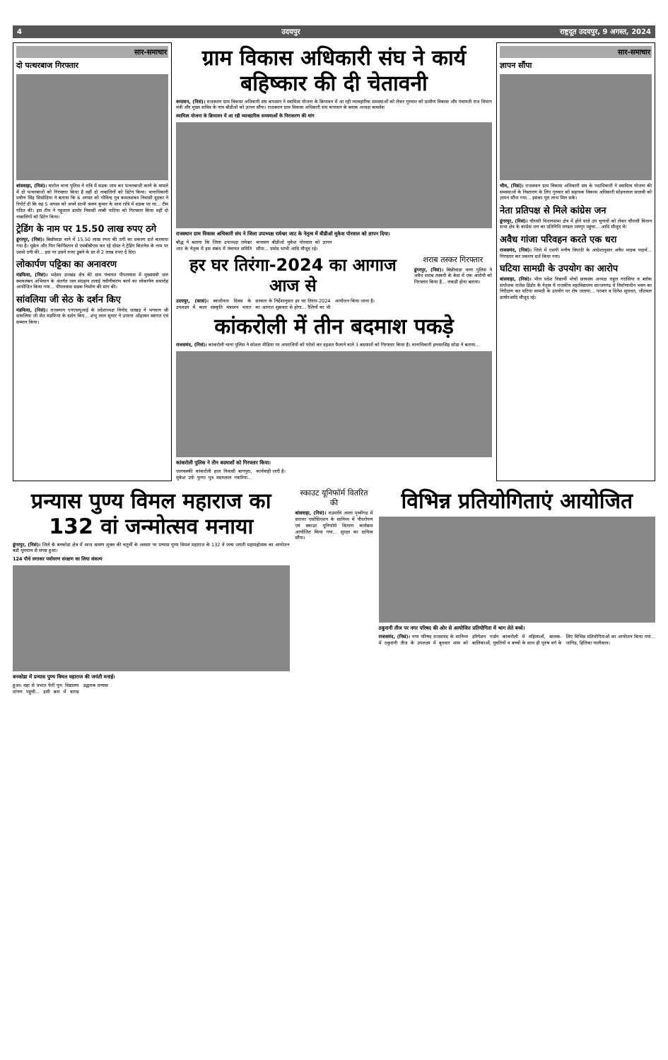4 उदयपुर राष्ट्रदूत उदयपुर, 9 अगस्त, 2024
सार-समाचार
दो पत्थरबाज गिरफ्तार
बांसवाड़ा, (निसं)। घाटोल थाना पुलिस ने रात्रि में सडक जाम कर पत्थरबाजी करने के मामले में दो पत्थरबाजों को गिरफ्तार किया है वहीं दो नाबालिगों को डिटेन किया। थानाधिकारी प्रवीण सिंह सिसोदिया ने बताया कि 6 अगस्त को गोविन्द पुत्र कमलशंकर निवासी दूदका ने रिपोर्ट दी कि वह 5 अगस्त को अपने साथी श्रवण कुमार के साथ रात्रि में सडक पर था... टीम गठित की। इस टीम ने गट्टूलाल डामोर निवासी लांबी पाटिया को गिरफ्तार किया वहीं दो नाबालिगों को डिटेन किया।
ट्रेडिंग के नाम पर 15.50 लाख रुपए ठगे
डूंगरपुर, (निसं)। बिछीवाडा थाने में 15.50 लाख रुपए की ठगी का प्रकरण दर्ज करवाया गया है। यूक्रेन और फिर किर्गिस्तान से एमबीबीएस कर रहे दोस्त ने ट्रेडिंग बिजनेस के नाम पर उससे ठगी की... इस पर उसने रुपए डूबने के डर से 2 लाख रुपए दे दिए।
लोकार्पण पट्टिका का अनावरण
मंडफिया, (निसं)। भदेसर उपखंड क्षेत्र की ग्राम पंचायत पीपलवास में मुख्यमंत्री जल स्वावलंबन अभियान के अंतर्गत जल संग्रहण तलाई नवीनीकरण कार्य का लोकार्पण समारोह आयोजित किया गया... पीपलवास सडक निर्माण की मांग की।
सांवलिया जी सेठ के दर्शन किए
मंडफिया, (निसं)। राजस्थान एनएसयूआई के प्रदेशाध्यक्ष विनोद जाखड़ ने भगवान श्री सांवलिया जी सेठ मंडफिया के दर्शन किए... शंभू लाल सुथार ने उपरना ओढ़ाकर स्वागत एवं सम्मान किया।
ग्राम विकास अधिकारी संघ ने कार्य बहिष्कार की दी चेतावनी
कपासन, (निसं)। राजस्थान ग्राम विकास अधिकारी संघ कपासन ने स्वामित्व योजना के क्रियावन में आ रही व्यावहारिक समस्याओं को लेकर गुरुवार को ग्रामीण विकास और पंचायती राज विभाग मंत्री और मुख्य सचिव के नाम बीडीओ को ज्ञापन सौंपा। राजस्थान ग्राम विकास अधिकारी संघ कपासन के ब्लाक अध्यक्ष कमलेश
स्वामित्व योजना के क्रियावन में आ रही व्यावहारिक समस्याओं के निराकरण की मांग
राजस्थान ग्राम विकास अधिकारी संघ ने जिला उपाध्यक्ष रामेश्वर जाट के नेतृत्व में बीडीओ मुकेश पोरवाल को ज्ञापन दिया।
बौद्ध ने बताया कि जिला उपाध्यक्ष रामेश्वर जाट के नेतृत्व में इस संबंध में पंचायत समिति कपासन बीडीओ मुकेश पोरवाल को ज्ञापन सौंपा... प्रमोद भांभी आदि मौजूद रहे।
हर घर तिरंगा-2024 का आगाज आज से
उदयपुर, (कासं)। स्वाधीनता दिवस के उपलक्ष्य में कला संस्कृति मंत्रालय भारत सरकार के निर्देशानुसार हर घर तिरंगा-2024 का आगाज शुक्रवार से होगा... रैलियों का भी आयोजन किया जाना है।
शराब तस्कर गिरफ्तार
डूंगरपुर, (निसं)। बिछीवाडा थाना पुलिस ने अवैध शराब तस्करी के केस में एक आरोपी को गिरफ्तार किया है... लकडी होना बताया।
कांकरोली में तीन बदमाश पकड़े
राजसमंद, (निसं)। कांकरोली थाना पुलिस ने सोशल मीडिया पर अपराधियों को फोलो कर दहशत फैलाने वाले 3 बदमाशों को गिरफ्तार किया है। थानाधिकारी हनवंतसिंह सोढा ने बताया...
कांकरोली पुलिस ने तीन बदमाशों को गिरफ्तार किया।
जलचक्की कांकरोली हाल निवासी बागपुरा, मुकेश उर्फ फुग्गा पुत्र मदनलाल गवारिया... कार्यवाही जारी है।
सार-समाचार
ज्ञापन सौंपा
भीम, (निसं)। राजस्थान ग्राम विकास अधिकारी संघ के पदाधिकारी ने स्वामित्व योजना की समस्याओं के निस्तारण के लिए गुरुवार को सहायक विकास अधिकारी सोहनलाल सालवी को ज्ञापन सौंपा गया... इसका पूरा लाभ मिल सके।
नेता प्रतिपक्ष से मिले कांग्रेस जन
डूंगरपुर, (निसं)। चौरासी विधानसभा क्षेत्र में होने वाले उप चुनावों को लेकर चौरासी विधान सभा क्षेत्र के कांग्रेस जन का प्रतिनिधि मण्डल जयपुर पहुंचा... आदि मौजूद थे।
अवैध गांजा परिवहन करते एक धरा
राजसमंद, (निसं)। जिले में एसपी मनीष त्रिपाठी के आदेशानुसार अवैध मादक पदार्थ... गिरफ्तार कर प्रकरण दर्ज किया गया।
घटिया सामग्री के उपयोग का आरोप
बांसवाड़ा, (निसं)। भील प्रदेश विद्यार्थी मोर्चा छात्रसंघ अध्यक्ष राहुल गरासिया व ब्लॉक संयोजक राजेश डिंडोर के नेतृत्व में राजकीय महाविद्यालय सज्जनगढ में निर्माणाधीन भवन का निरीक्षण कर घटिया सामग्री के उपयोग पर रोष जताया... परमार व दिनेश सुरावत, जीतमल डामोरआदि मौजूद रहे।
प्रन्यास पुण्य विमल महाराज का 132 वां जन्मोत्सव मनाया
डूंगरपुर, (निसं)। जिले के बनकोडा क्षेत्र में आज श्रावण शुक्ल की चतुर्थी के अवसर पर प्रन्यास पुण्य विमल महाराज के 132 वे जन्म जयंती महामहोत्सव का आयोजन बडी धूमधाम से संपन्न हुआ।
124 पौधे लगाकर पर्यावरण संरक्षण का लिया संकल्प
बनकोडा में प्रन्यास पुण्य विमल महाराज की जयंती मनाई।
हुआ। वहां से प्रभात फेरी पुन: विद्यालय प्रांगण पहुंची... इसी क्रम में वागड उद्धारक प्रन्यास
स्काउट यूनिफॉर्म वितरित की
बांसवाड़ा, (निसं)। राउमावि आला पृथ्वीगढ में सराफा एसोसिएशन के सानिध्य में पौधरोपण एवं स्काउट यूनिफॉर्म वितरण कार्यक्रम आयोजित किया गया... सुरक्षा का दायित्व सौंपा।
विभिन्न प्रतियोगिताएं आयोजित
ठकुरानी तीज पर नगर परिषद की ओर से आयोजित प्रतियोगिता में भाग लेते बच्चे।
राजसमंद, (निसं)। नगर परिषद राजसमंद के सानिध्य में ठकुरानी तीज के उपलक्ष्य में बुधवार शाम को इरिगेशन गार्डन कांकरोली में महिलाओं, बालक-बालिकाओं, युवतियों व बच्चों के साथ ही पुरुष वर्ग के लिए विभिन्न प्रतियोगिताओं का आयोजन किया गया... जांगिड, हितिका पालीवाल।